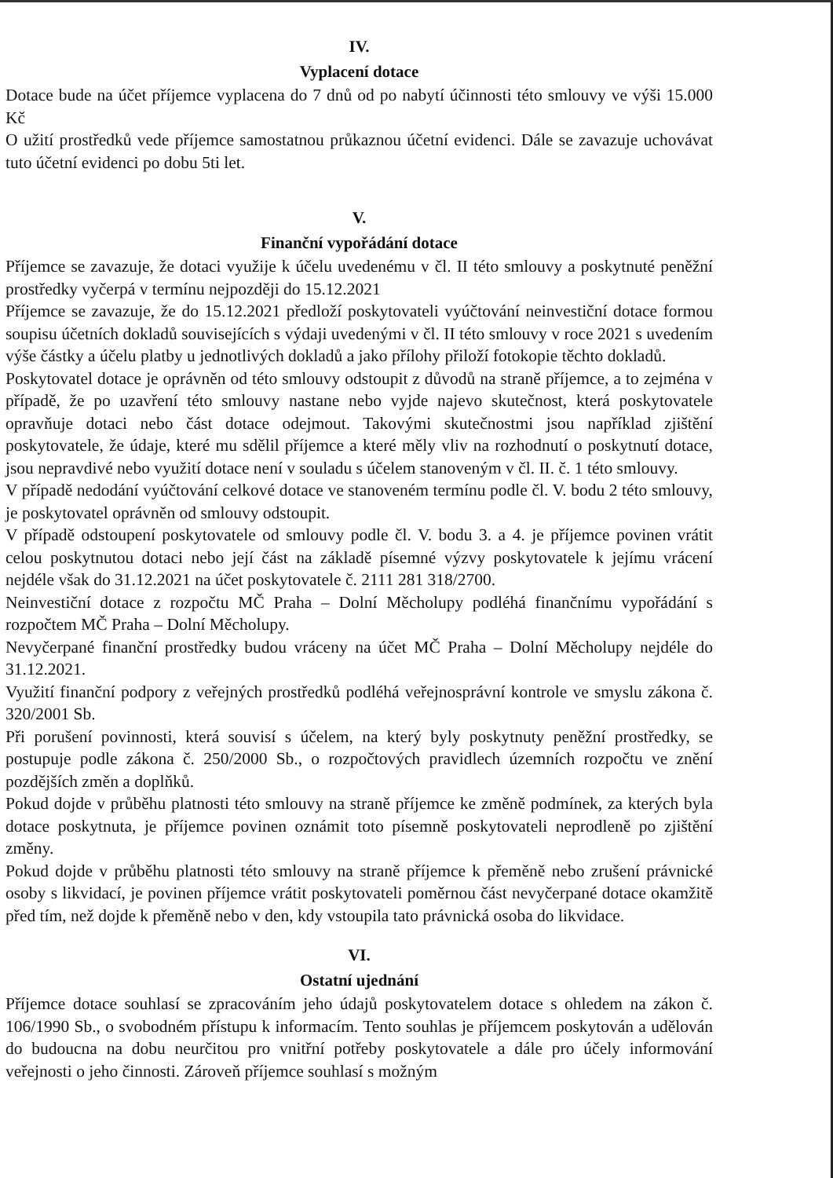IV.
Vyplacení dotace
Dotace bude na účet příjemce vyplacena do 7 dnů od po nabytí účinnosti této smlouvy ve výši 15.000 Kč
O užití prostředků vede příjemce samostatnou průkaznou účetní evidenci. Dále se zavazuje uchovávat tuto účetní evidenci po dobu 5ti let.
V.
Finanční vypořádání dotace
Příjemce se zavazuje, že dotaci využije k účelu uvedenému v čl. II této smlouvy a poskytnuté peněžní prostředky vyčerpá v termínu nejpozději do 15.12.2021
Příjemce se zavazuje, že do 15.12.2021 předloží poskytovateli vyúčtování neinvestiční dotace formou soupisu účetních dokladů souvisejících s výdaji uvedenými v čl. II této smlouvy v roce 2021 s uvedením výše částky a účelu platby u jednotlivých dokladů a jako přílohy přiloží fotokopie těchto dokladů.
Poskytovatel dotace je oprávněn od této smlouvy odstoupit z důvodů na straně příjemce, a to zejména v případě, že po uzavření této smlouvy nastane nebo vyjde najevo skutečnost, která poskytovatele opravňuje dotaci nebo část dotace odejmout. Takovými skutečnostmi jsou například zjištění poskytovatele, že údaje, které mu sdělil příjemce a které měly vliv na rozhodnutí o poskytnutí dotace, jsou nepravdivé nebo využití dotace není v souladu s účelem stanoveným v čl. II. č. 1 této smlouvy.
V případě nedodání vyúčtování celkové dotace ve stanoveném termínu podle čl. V. bodu 2 této smlouvy, je poskytovatel oprávněn od smlouvy odstoupit.
V případě odstoupení poskytovatele od smlouvy podle čl. V. bodu 3. a 4. je příjemce povinen vrátit celou poskytnutou dotaci nebo její část na základě písemné výzvy poskytovatele k jejímu vrácení nejdéle však do 31.12.2021 na účet poskytovatele č. 2111 281 318/2700.
Neinvestiční dotace z rozpočtu MČ Praha – Dolní Měcholupy podléhá finančnímu vypořádání s rozpočtem MČ Praha – Dolní Měcholupy.
Nevyčerpané finanční prostředky budou vráceny na účet MČ Praha – Dolní Měcholupy nejdéle do 31.12.2021.
Využití finanční podpory z veřejných prostředků podléhá veřejnosprávní kontrole ve smyslu zákona č. 320/2001 Sb.
Při porušení povinnosti, která souvisí s účelem, na který byly poskytnuty peněžní prostředky, se postupuje podle zákona č. 250/2000 Sb., o rozpočtových pravidlech územních rozpočtu ve znění pozdějších změn a doplňků.
Pokud dojde v průběhu platnosti této smlouvy na straně příjemce ke změně podmínek, za kterých byla dotace poskytnuta, je příjemce povinen oznámit toto písemně poskytovateli neprodleně po zjištění změny.
Pokud dojde v průběhu platnosti této smlouvy na straně příjemce k přeměně nebo zrušení právnické osoby s likvidací, je povinen příjemce vrátit poskytovateli poměrnou část nevyčerpané dotace okamžitě před tím, než dojde k přeměně nebo v den, kdy vstoupila tato právnická osoba do likvidace.
VI.
Ostatní ujednání
Příjemce dotace souhlasí se zpracováním jeho údajů poskytovatelem dotace s ohledem na zákon č. 106/1990 Sb., o svobodném přístupu k informacím. Tento souhlas je příjemcem poskytován a udělován do budoucna na dobu neurčitou pro vnitřní potřeby poskytovatele a dále pro účely informování veřejnosti o jeho činnosti. Zároveň příjemce souhlasí s možným